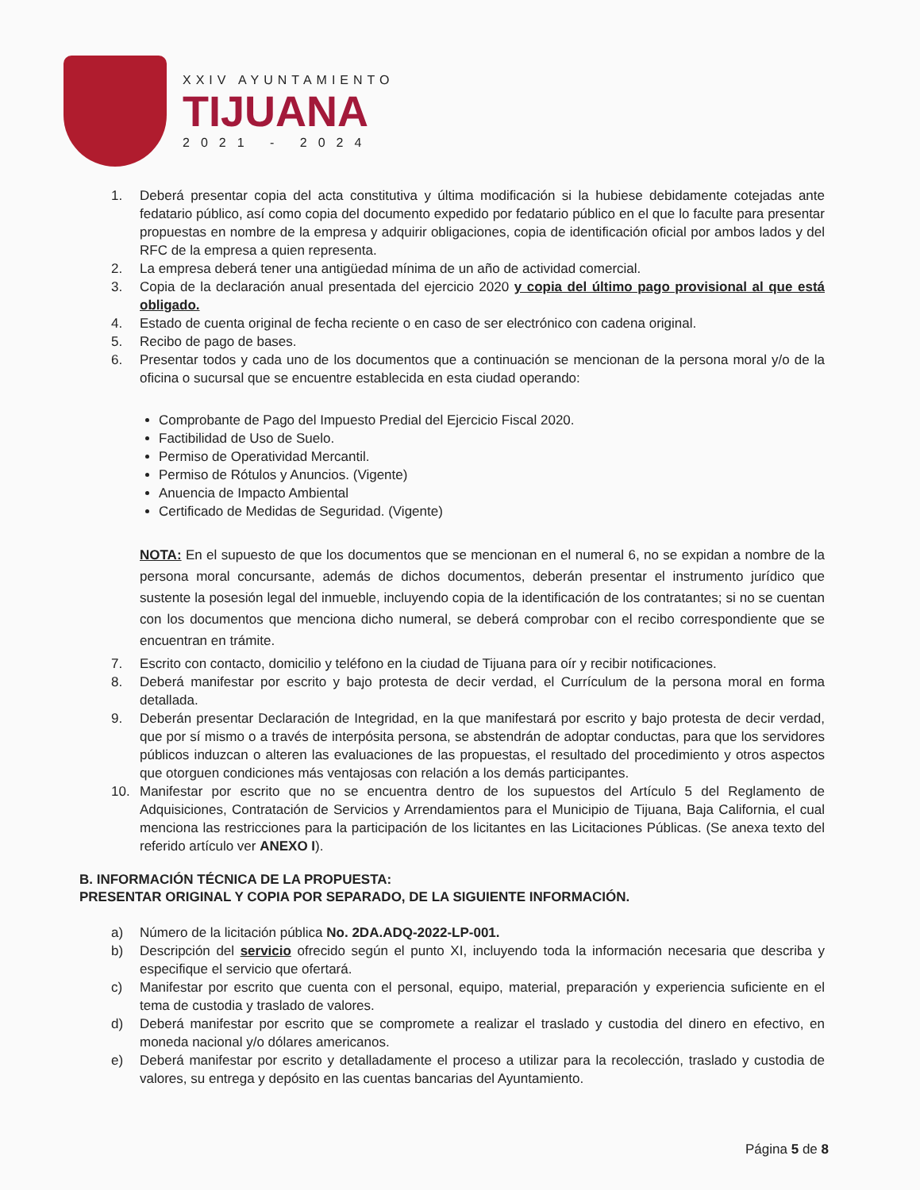XXIV AYUNTAMIENTO
TIJUANA
2021 - 2024
1. Deberá presentar copia del acta constitutiva y última modificación si la hubiese debidamente cotejadas ante fedatario público, así como copia del documento expedido por fedatario público en el que lo faculte para presentar propuestas en nombre de la empresa y adquirir obligaciones, copia de identificación oficial por ambos lados y del RFC de la empresa a quien representa.
2. La empresa deberá tener una antigüedad mínima de un año de actividad comercial.
3. Copia de la declaración anual presentada del ejercicio 2020 y copia del último pago provisional al que está obligado.
4. Estado de cuenta original de fecha reciente o en caso de ser electrónico con cadena original.
5. Recibo de pago de bases.
6. Presentar todos y cada uno de los documentos que a continuación se mencionan de la persona moral y/o de la oficina o sucursal que se encuentre establecida en esta ciudad operando:
Comprobante de Pago del Impuesto Predial del Ejercicio Fiscal 2020.
Factibilidad de Uso de Suelo.
Permiso de Operatividad Mercantil.
Permiso de Rótulos y Anuncios. (Vigente)
Anuencia de Impacto Ambiental
Certificado de Medidas de Seguridad. (Vigente)
NOTA: En el supuesto de que los documentos que se mencionan en el numeral 6, no se expidan a nombre de la persona moral concursante, además de dichos documentos, deberán presentar el instrumento jurídico que sustente la posesión legal del inmueble, incluyendo copia de la identificación de los contratantes; si no se cuentan con los documentos que menciona dicho numeral, se deberá comprobar con el recibo correspondiente que se encuentran en trámite.
7. Escrito con contacto, domicilio y teléfono en la ciudad de Tijuana para oír y recibir notificaciones.
8. Deberá manifestar por escrito y bajo protesta de decir verdad, el Currículum de la persona moral en forma detallada.
9. Deberán presentar Declaración de Integridad, en la que manifestará por escrito y bajo protesta de decir verdad, que por sí mismo o a través de interpósita persona, se abstendrán de adoptar conductas, para que los servidores públicos induzcan o alteren las evaluaciones de las propuestas, el resultado del procedimiento y otros aspectos que otorguen condiciones más ventajosas con relación a los demás participantes.
10. Manifestar por escrito que no se encuentra dentro de los supuestos del Artículo 5 del Reglamento de Adquisiciones, Contratación de Servicios y Arrendamientos para el Municipio de Tijuana, Baja California, el cual menciona las restricciones para la participación de los licitantes en las Licitaciones Públicas. (Se anexa texto del referido artículo ver ANEXO I).
B. INFORMACIÓN TÉCNICA DE LA PROPUESTA:
PRESENTAR ORIGINAL Y COPIA POR SEPARADO, DE LA SIGUIENTE INFORMACIÓN.
a) Número de la licitación pública No. 2DA.ADQ-2022-LP-001.
b) Descripción del servicio ofrecido según el punto XI, incluyendo toda la información necesaria que describa y especifique el servicio que ofertará.
c) Manifestar por escrito que cuenta con el personal, equipo, material, preparación y experiencia suficiente en el tema de custodia y traslado de valores.
d) Deberá manifestar por escrito que se compromete a realizar el traslado y custodia del dinero en efectivo, en moneda nacional y/o dólares americanos.
e) Deberá manifestar por escrito y detalladamente el proceso a utilizar para la recolección, traslado y custodia de valores, su entrega y depósito en las cuentas bancarias del Ayuntamiento.
Página 5 de 8